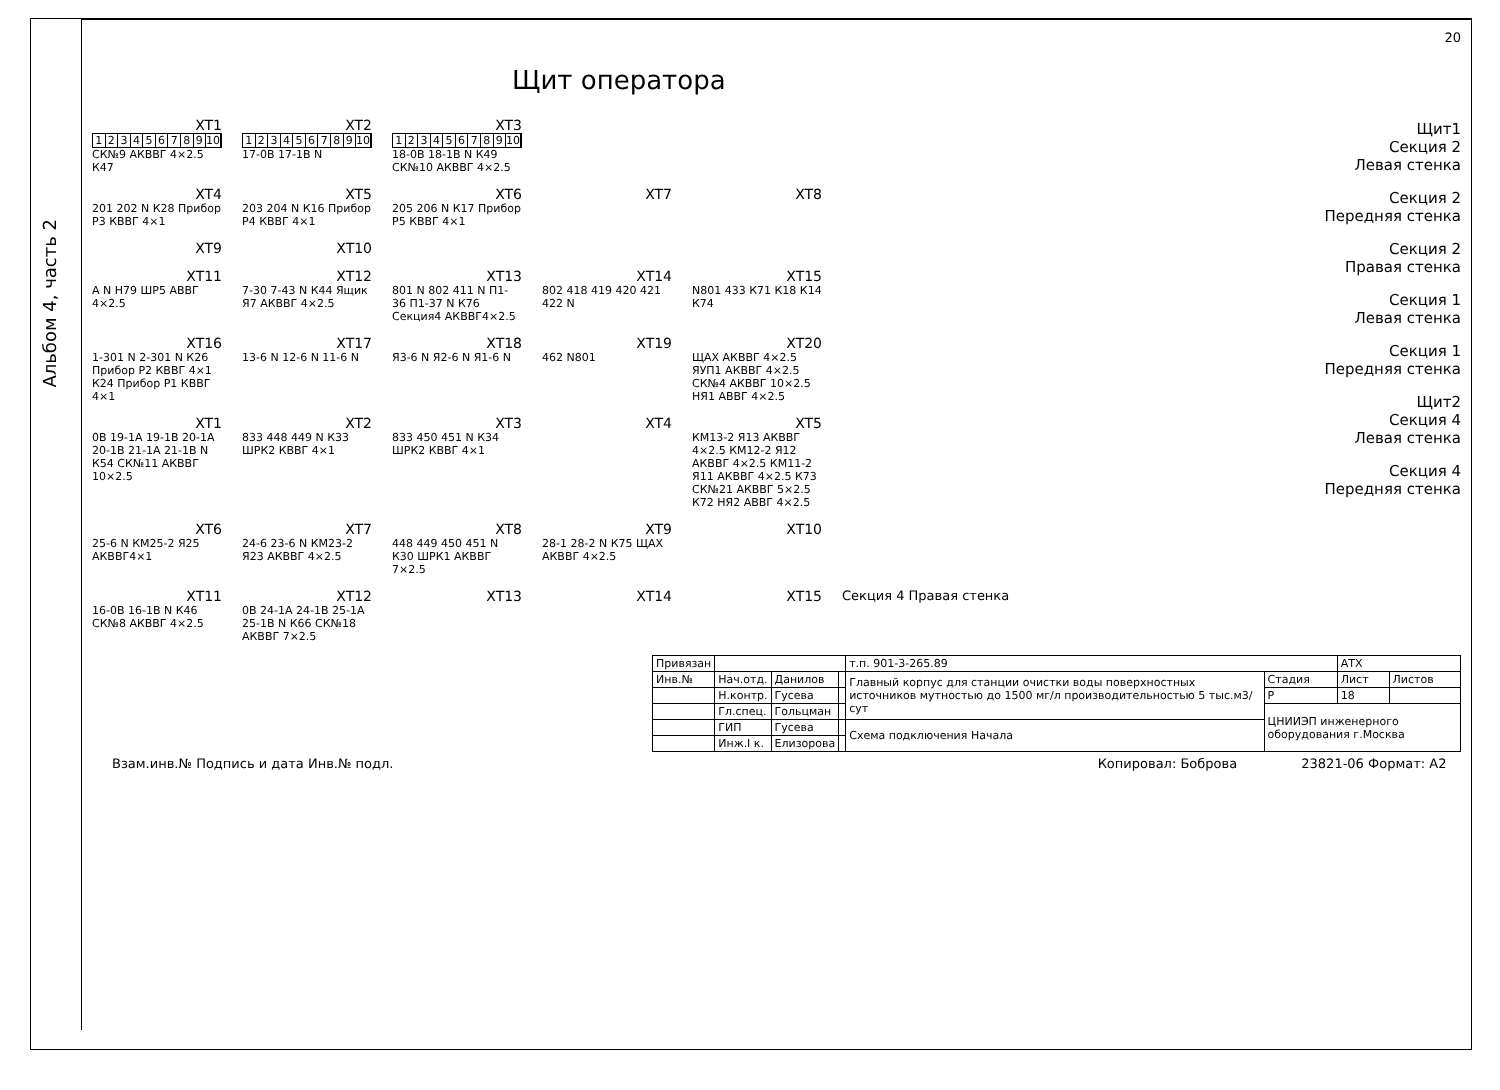Альбом 4, часть 2
20
Щит оператора
XT1
123456789 10
СК№9 АКВВГ 4×2.5 К47
XT2
123456789 10
17-0В 17-1В N
XT3
123456789 10
18-0В 18-1В N К49 СК№10 АКВВГ 4×2.5
XT4
201 202 N К28 Прибор Р3 КВВГ 4×1
XT5
203 204 N К16 Прибор Р4 КВВГ 4×1
XT6
205 206 N К17 Прибор Р5 КВВГ 4×1
XT7 XT8
XT9 XT10
XT11
A N Н79 ШР5 АВВГ 4×2.5
XT12
7-30 7-43 N К44 Ящик Я7 АКВВГ 4×2.5
XT13
801 N 802 411 N П1-36 П1-37 N К76 Секция4 АКВВГ4×2.5
XT14
802 418 419 420 421 422 N
XT15
N801 433 К71 К18 К14 К74
XT16
1-301 N 2-301 N К26 Прибор Р2 КВВГ 4×1 К24 Прибор Р1 КВВГ 4×1
XT17
13-6 N 12-6 N 11-6 N
XT18
Я3-6 N Я2-6 N Я1-6 N
XT19
462 N801
XT20
ЩАХ АКВВГ 4×2.5 ЯУП1 АКВВГ 4×2.5 СК№4 АКВВГ 10×2.5 НЯ1 АВВГ 4×2.5
XT1
0В 19-1А 19-1В 20-1А 20-1В 21-1А 21-1В N К54 СК№11 АКВВГ 10×2.5
XT2
833 448 449 N К33 ШРК2 КВВГ 4×1
XT3
833 450 451 N К34 ШРК2 КВВГ 4×1
XT4 XT5
КМ13-2 Я13 АКВВГ 4×2.5 КМ12-2 Я12 АКВВГ 4×2.5 КМ11-2 Я11 АКВВГ 4×2.5 К73 СК№21 АКВВГ 5×2.5 К72 НЯ2 АВВГ 4×2.5
XT6
25-6 N КМ25-2 Я25 АКВВГ4×1
XT7
24-6 23-6 N КМ23-2 Я23 АКВВГ 4×2.5
XT8
448 449 450 451 N К30 ШРК1 АКВВГ 7×2.5
XT9
28-1 28-2 N К75 ЩАХ АКВВГ 4×2.5
XT10
XT11
16-0В 16-1В N К46 СК№8 АКВВГ 4×2.5
XT12
0В 24-1А 24-1В 25-1А 25-1В N К66 СК№18 АКВВГ 7×2.5
XT13 XT14 XT15 Секция 4 Правая стенка
Щит1
Секция 2
Левая стенка
Секция 2
Передняя стенка
Секция 2
Правая стенка
Секция 1
Левая стенка
Секция 1
Передняя стенка
Щит2
Секция 4
Левая стенка
Секция 4
Передняя стенка
| Привязан | | | | т.п. 901-3-265.89 | | АТХ | |
| Инв.№ | Нач.отд. | Данилов | | Главный корпус для станции очистки воды поверхностных источников мутностью до 1500 мг/л производительностью 5 тыс.м3/сут | Стадия | Лист | Листов |
| | Н.контр. | Гусева | | | Р | 18 | |
| | Гл.спец. | Гольцман | | | ЦНИИЭП инженерного оборудования г.Москва | | |
| | ГИП | Гусева | | Схема подключения Начала | | | |
| | Инж.I к. | Елизорова | | | | | |
Взам.инв.№ Подпись и дата Инв.№ подл. Копировал: Боброва 23821-06 Формат: А2